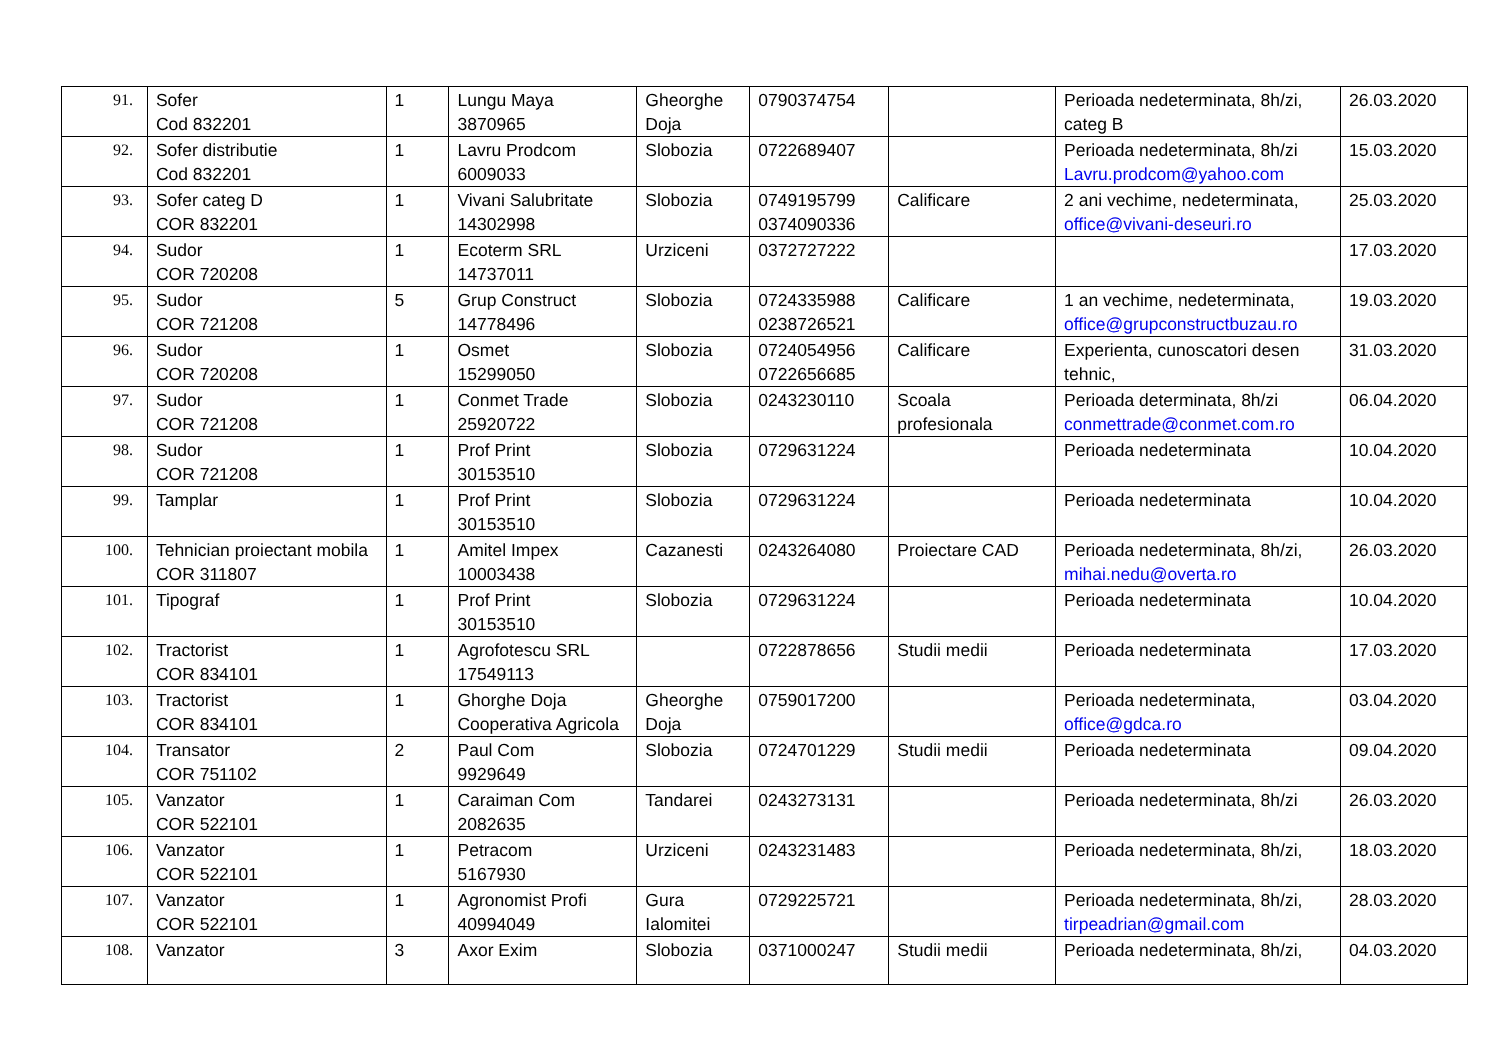| 91. | Sofer Cod 832201 | 1 | Lungu Maya 3870965 | Gheorghe Doja | 0790374754 | | Perioada nedeterminata, 8h/zi, categ B | 26.03.2020 |
| 92. | Sofer distributie Cod 832201 | 1 | Lavru Prodcom 6009033 | Slobozia | 0722689407 | | Perioada nedeterminata, 8h/zi Lavru.prodcom@yahoo.com | 15.03.2020 |
| 93. | Sofer categ D COR 832201 | 1 | Vivani Salubritate 14302998 | Slobozia | 0749195799 0374090336 | Calificare | 2 ani vechime, nedeterminata, office@vivani-deseuri.ro | 25.03.2020 |
| 94. | Sudor COR 720208 | 1 | Ecoterm SRL 14737011 | Urziceni | 0372727222 | | | 17.03.2020 |
| 95. | Sudor COR 721208 | 5 | Grup Construct 14778496 | Slobozia | 0724335988 0238726521 | Calificare | 1 an vechime, nedeterminata, office@grupconstructbuzau.ro | 19.03.2020 |
| 96. | Sudor COR 720208 | 1 | Osmet 15299050 | Slobozia | 0724054956 0722656685 | Calificare | Experienta, cunoscatori desen tehnic, | 31.03.2020 |
| 97. | Sudor COR 721208 | 1 | Conmet Trade 25920722 | Slobozia | 0243230110 | Scoala profesionala | Perioada determinata, 8h/zi conmettrade@conmet.com.ro | 06.04.2020 |
| 98. | Sudor COR 721208 | 1 | Prof Print 30153510 | Slobozia | 0729631224 | | Perioada nedeterminata | 10.04.2020 |
| 99. | Tamplar | 1 | Prof Print 30153510 | Slobozia | 0729631224 | | Perioada nedeterminata | 10.04.2020 |
| 100. | Tehnician proiectant mobila COR 311807 | 1 | Amitel Impex 10003438 | Cazanesti | 0243264080 | Proiectare CAD | Perioada nedeterminata, 8h/zi, mihai.nedu@overta.ro | 26.03.2020 |
| 101. | Tipograf | 1 | Prof Print 30153510 | Slobozia | 0729631224 | | Perioada nedeterminata | 10.04.2020 |
| 102. | Tractorist COR 834101 | 1 | Agrofotescu SRL 17549113 | | 0722878656 | Studii medii | Perioada nedeterminata | 17.03.2020 |
| 103. | Tractorist COR 834101 | 1 | Ghorghe Doja Cooperativa Agricola | Gheorghe Doja | 0759017200 | | Perioada nedeterminata, office@gdca.ro | 03.04.2020 |
| 104. | Transator COR 751102 | 2 | Paul Com 9929649 | Slobozia | 0724701229 | Studii medii | Perioada nedeterminata | 09.04.2020 |
| 105. | Vanzator COR 522101 | 1 | Caraiman Com 2082635 | Tandarei | 0243273131 | | Perioada nedeterminata, 8h/zi | 26.03.2020 |
| 106. | Vanzator COR 522101 | 1 | Petracom 5167930 | Urziceni | 0243231483 | | Perioada nedeterminata, 8h/zi, | 18.03.2020 |
| 107. | Vanzator COR 522101 | 1 | Agronomist Profi 40994049 | Gura Ialomitei | 0729225721 | | Perioada nedeterminata, 8h/zi, tirpeadrian@gmail.com | 28.03.2020 |
| 108. | Vanzator | 3 | Axor Exim | Slobozia | 0371000247 | Studii medii | Perioada nedeterminata, 8h/zi, | 04.03.2020 |